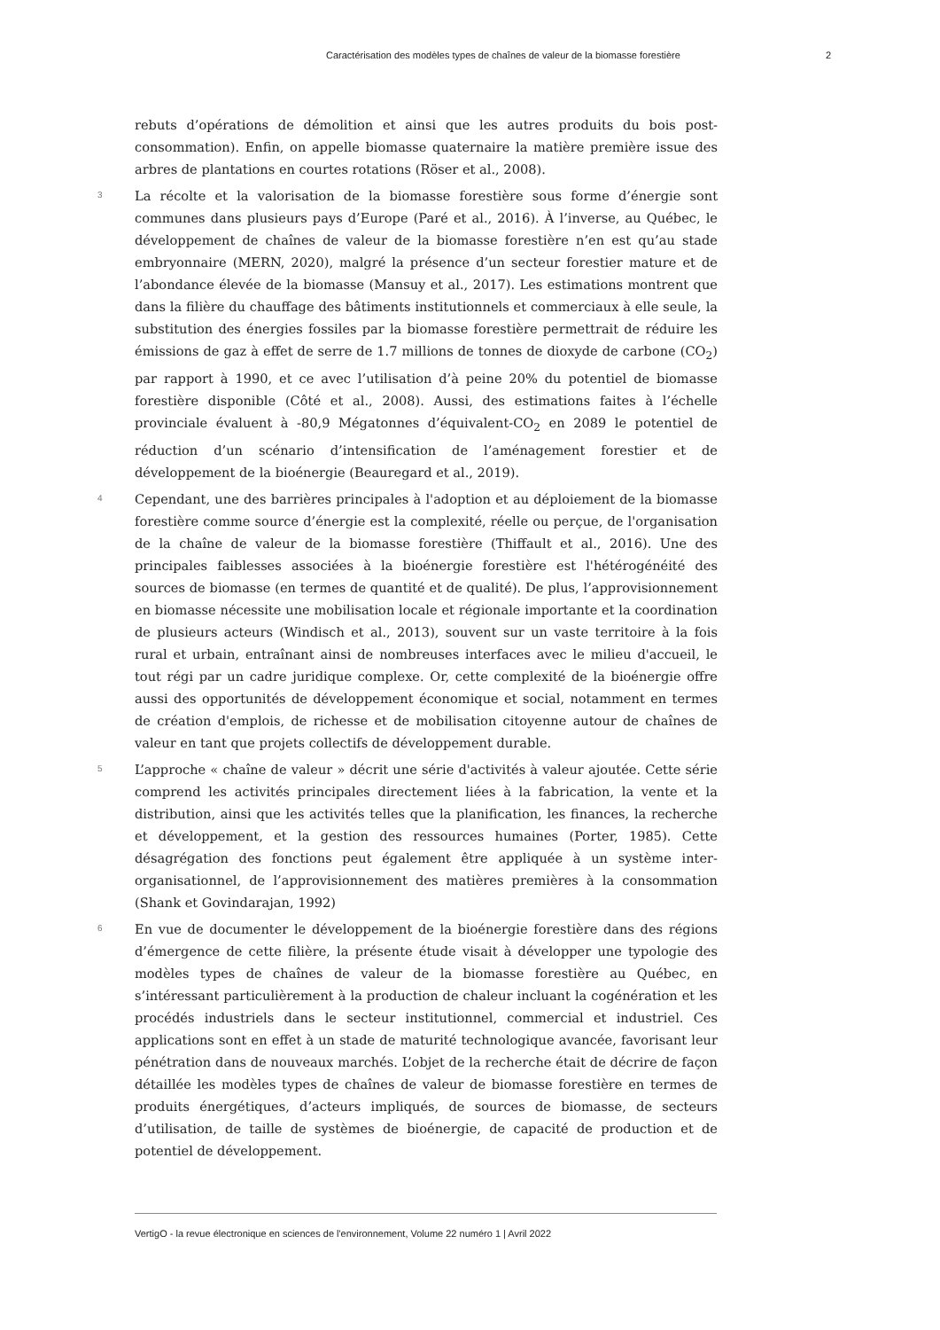Caractérisation des modèles types de chaînes de valeur de la biomasse forestière 2
rebuts d’opérations de démolition et ainsi que les autres produits du bois post-consommation). Enfin, on appelle biomasse quaternaire la matière première issue des arbres de plantations en courtes rotations (Röser et al., 2008).
3
La récolte et la valorisation de la biomasse forestière sous forme d’énergie sont communes dans plusieurs pays d’Europe (Paré et al., 2016). À l’inverse, au Québec, le développement de chaînes de valeur de la biomasse forestière n’en est qu’au stade embryonnaire (MERN, 2020), malgré la présence d’un secteur forestier mature et de l’abondance élevée de la biomasse (Mansuy et al., 2017). Les estimations montrent que dans la filière du chauffage des bâtiments institutionnels et commerciaux à elle seule, la substitution des énergies fossiles par la biomasse forestière permettrait de réduire les émissions de gaz à effet de serre de 1.7 millions de tonnes de dioxyde de carbone (CO<sub>2</sub>) par rapport à 1990, et ce avec l’utilisation d’à peine 20% du potentiel de biomasse forestière disponible (Côté et al., 2008). Aussi, des estimations faites à l’échelle provinciale évaluent à -80,9 Mégatonnes d’équivalent-CO<sub>2</sub> en 2089 le potentiel de réduction d’un scénario d’intensification de l’aménagement forestier et de développement de la bioénergie (Beauregard et al., 2019).
4
Cependant, une des barrières principales à l'adoption et au déploiement de la biomasse forestière comme source d’énergie est la complexité, réelle ou perçue, de l'organisation de la chaîne de valeur de la biomasse forestière (Thiffault et al., 2016). Une des principales faiblesses associées à la bioénergie forestière est l'hétérogénéité des sources de biomasse (en termes de quantité et de qualité). De plus, l’approvisionnement en biomasse nécessite une mobilisation locale et régionale importante et la coordination de plusieurs acteurs (Windisch et al., 2013), souvent sur un vaste territoire à la fois rural et urbain, entraînant ainsi de nombreuses interfaces avec le milieu d'accueil, le tout régi par un cadre juridique complexe. Or, cette complexité de la bioénergie offre aussi des opportunités de développement économique et social, notamment en termes de création d'emplois, de richesse et de mobilisation citoyenne autour de chaînes de valeur en tant que projets collectifs de développement durable.
5
L’approche « chaîne de valeur » décrit une série d'activités à valeur ajoutée. Cette série comprend les activités principales directement liées à la fabrication, la vente et la distribution, ainsi que les activités telles que la planification, les finances, la recherche et développement, et la gestion des ressources humaines (Porter, 1985). Cette désagrégation des fonctions peut également être appliquée à un système inter-organisationnel, de l’approvisionnement des matières premières à la consommation (Shank et Govindarajan, 1992)
6
En vue de documenter le développement de la bioénergie forestière dans des régions d’émergence de cette filière, la présente étude visait à développer une typologie des modèles types de chaînes de valeur de la biomasse forestière au Québec, en s’intéressant particulièrement à la production de chaleur incluant la cogénération et les procédés industriels dans le secteur institutionnel, commercial et industriel. Ces applications sont en effet à un stade de maturité technologique avancée, favorisant leur pénétration dans de nouveaux marchés. L’objet de la recherche était de décrire de façon détaillée les modèles types de chaînes de valeur de biomasse forestière en termes de produits énergétiques, d’acteurs impliqués, de sources de biomasse, de secteurs d’utilisation, de taille de systèmes de bioénergie, de capacité de production et de potentiel de développement.
VertigO - la revue électronique en sciences de l'environnement, Volume 22 numéro 1 | Avril 2022